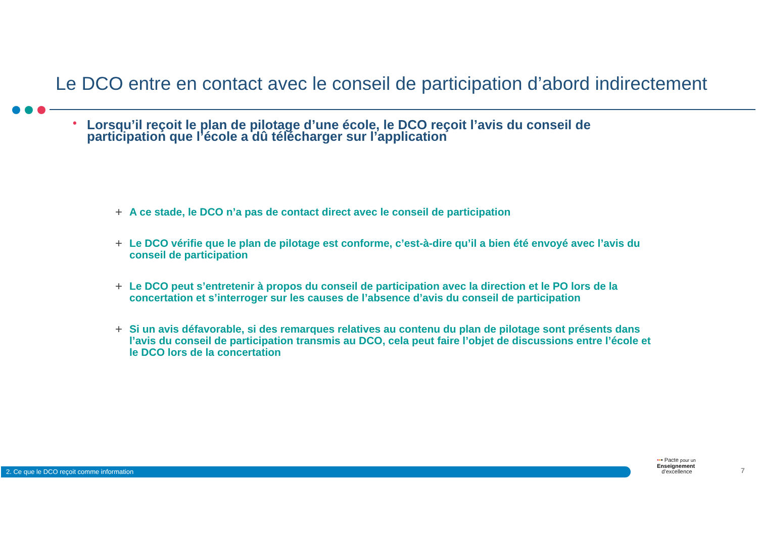Le DCO entre en contact avec le conseil de participation d’abord indirectement
• Lorsqu’il reçoit le plan de pilotage d’une école, le DCO reçoit l’avis du conseil de participation que l’école a dû télécharger sur l’application
+ A ce stade, le DCO n’a pas de contact direct avec le conseil de participation
+ Le DCO vérifie que le plan de pilotage est conforme, c’est-à-dire qu’il a bien été envoyé avec l’avis du conseil de participation
+ Le DCO peut s’entretenir à propos du conseil de participation avec la direction et le PO lors de la concertation et s’interroger sur les causes de l’absence d’avis du conseil de participation
+ Si un avis défavorable, si des remarques relatives au contenu du plan de pilotage sont présents dans l’avis du conseil de participation transmis au DCO, cela peut faire l’objet de discussions entre l’école et le DCO lors de la concertation
2. Ce que le DCO reçoit comme information
••• Pacte pour un
Enseignement
d’excellence
7